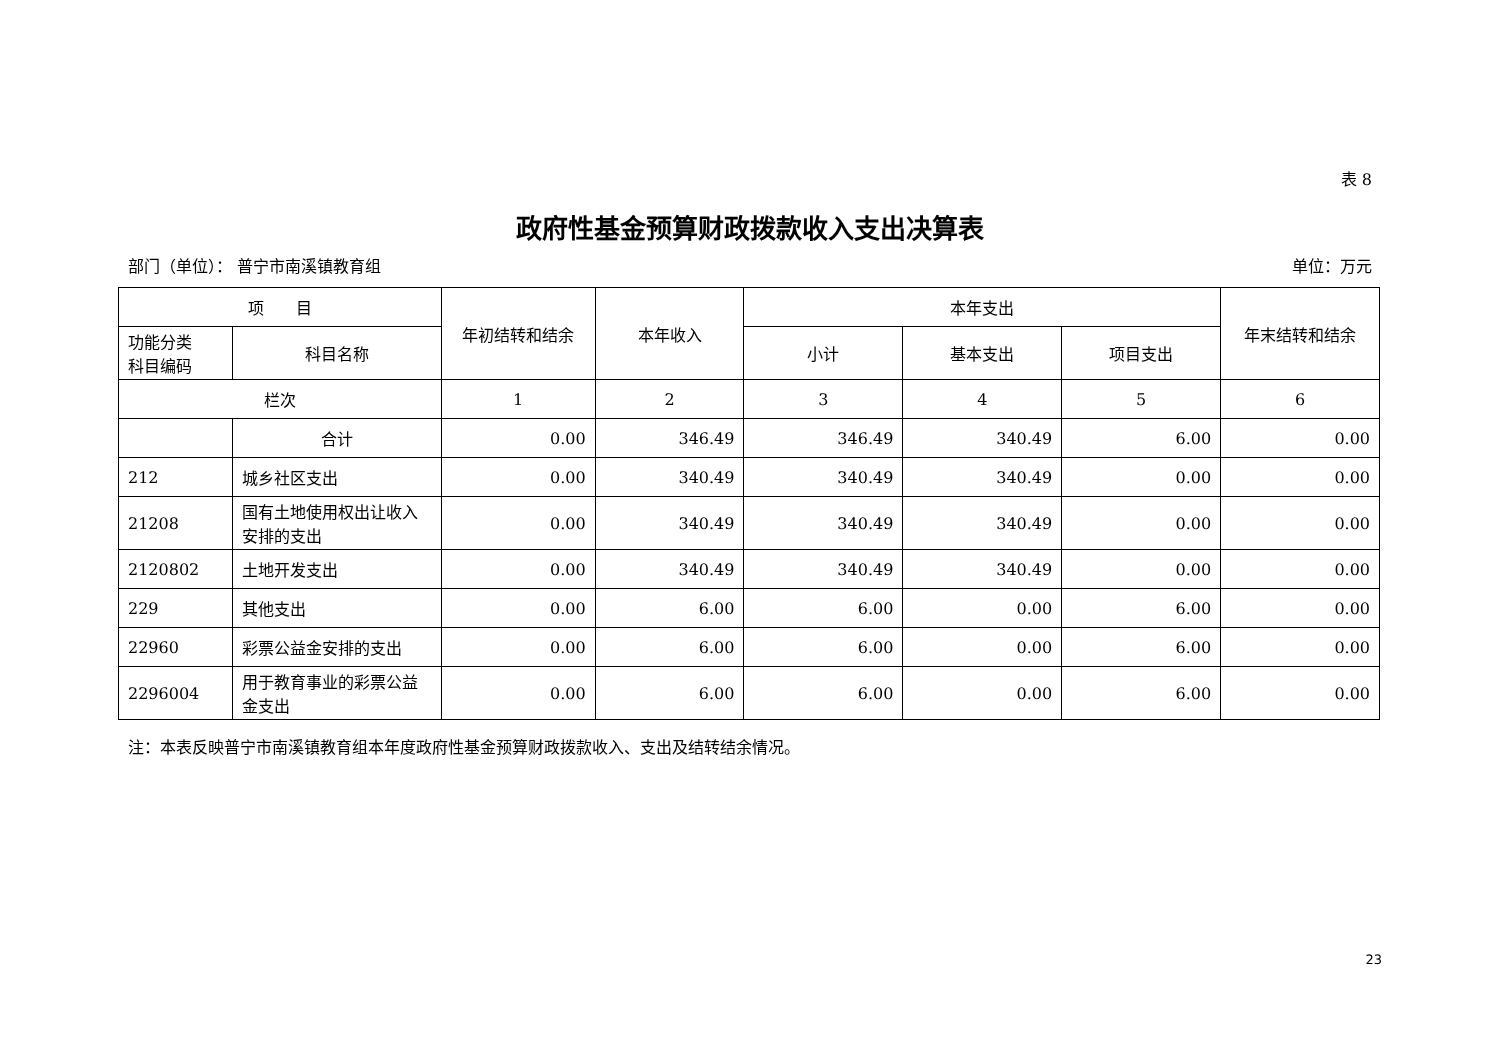表 8
政府性基金预算财政拨款收入支出决算表
部门（单位）： 普宁市南溪镇教育组 单位：万元
| 项 目 | | 年初结转和结余 | 本年收入 | 本年支出 | | | 年末结转和结余 |
| --- | --- | --- | --- | --- | --- | --- | --- |
| 功能分类 科目编码 | 科目名称 | | | 小计 | 基本支出 | 项目支出 | |
| 栏次 | | 1 | 2 | 3 | 4 | 5 | 6 |
| | 合计 | 0.00 | 346.49 | 346.49 | 340.49 | 6.00 | 0.00 |
| 212 | 城乡社区支出 | 0.00 | 340.49 | 340.49 | 340.49 | 0.00 | 0.00 |
| 21208 | 国有土地使用权出让收入安排的支出 | 0.00 | 340.49 | 340.49 | 340.49 | 0.00 | 0.00 |
| 2120802 | 土地开发支出 | 0.00 | 340.49 | 340.49 | 340.49 | 0.00 | 0.00 |
| 229 | 其他支出 | 0.00 | 6.00 | 6.00 | 0.00 | 6.00 | 0.00 |
| 22960 | 彩票公益金安排的支出 | 0.00 | 6.00 | 6.00 | 0.00 | 6.00 | 0.00 |
| 2296004 | 用于教育事业的彩票公益金支出 | 0.00 | 6.00 | 6.00 | 0.00 | 6.00 | 0.00 |
注：本表反映普宁市南溪镇教育组本年度政府性基金预算财政拨款收入、支出及结转结余情况。
23